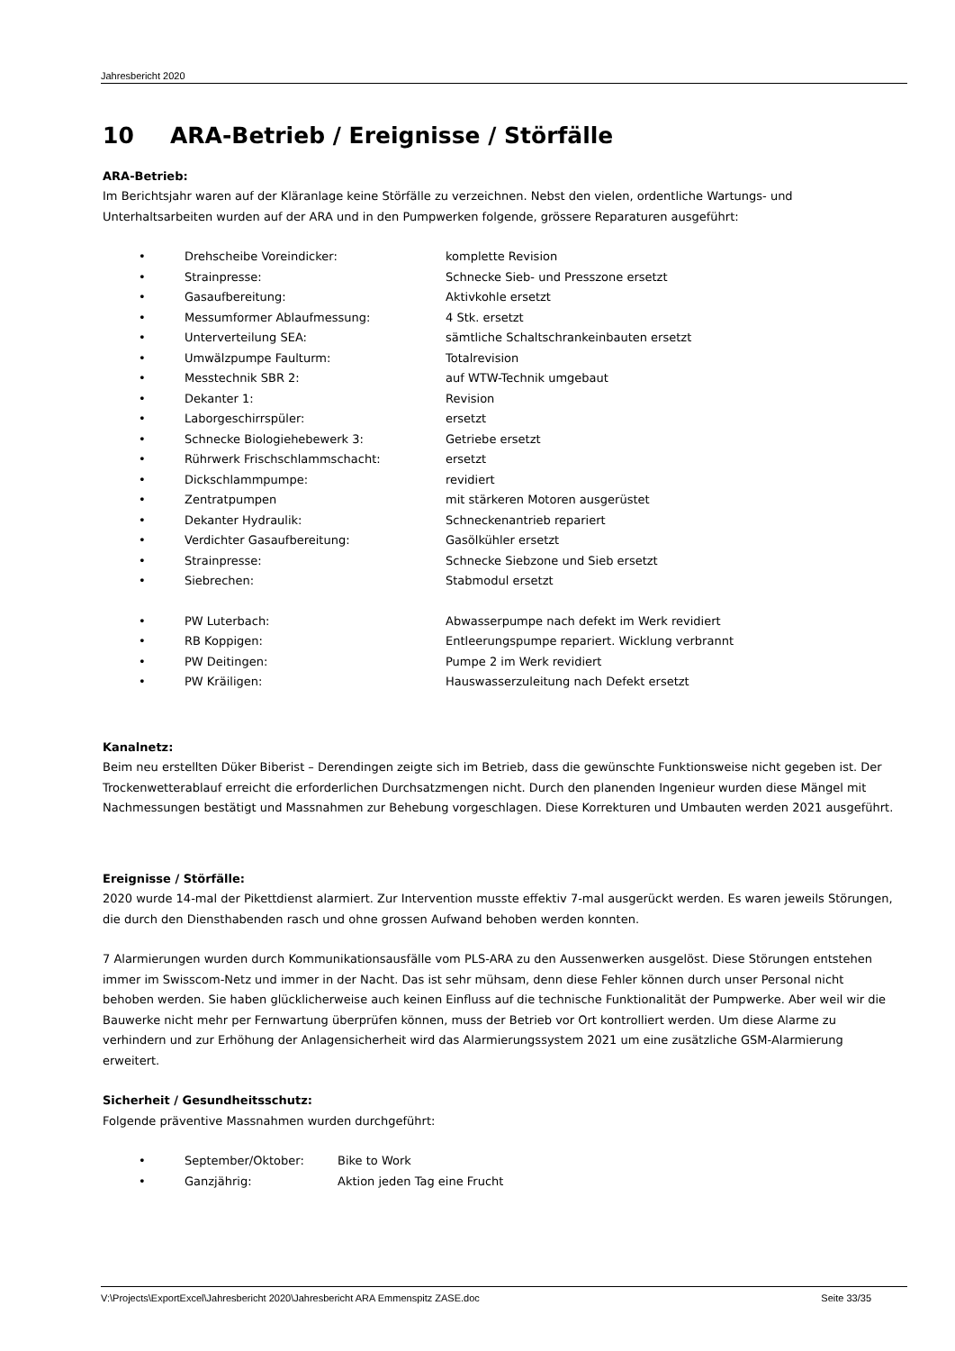Jahresbericht 2020
10 ARA-Betrieb / Ereignisse / Störfälle
ARA-Betrieb:
Im Berichtsjahr waren auf der Kläranlage keine Störfälle zu verzeichnen. Nebst den vielen, ordentliche Wartungs- und Unterhaltsarbeiten wurden auf der ARA und in den Pumpwerken folgende, grössere Reparaturen ausgeführt:
• Drehscheibe Voreindicker: komplette Revision
• Strainpresse: Schnecke Sieb- und Presszone ersetzt
• Gasaufbereitung: Aktivkohle ersetzt
• Messumformer Ablaufmessung: 4 Stk. ersetzt
• Unterverteilung SEA: sämtliche Schaltschrankeinbauten ersetzt
• Umwälzpumpe Faulturm: Totalrevision
• Messtechnik SBR 2: auf WTW-Technik umgebaut
• Dekanter 1: Revision
• Laborgeschirrspüler: ersetzt
• Schnecke Biologiehebewerk 3: Getriebe ersetzt
• Rührwerk Frischschlammschacht: ersetzt
• Dickschlammpumpe: revidiert
• Zentratpumpen mit stärkeren Motoren ausgerüstet
• Dekanter Hydraulik: Schneckenantrieb repariert
• Verdichter Gasaufbereitung: Gasölkühler ersetzt
• Strainpresse: Schnecke Siebzone und Sieb ersetzt
• Siebrechen: Stabmodul ersetzt
• PW Luterbach: Abwasserpumpe nach defekt im Werk revidiert
• RB Koppigen: Entleerungspumpe repariert. Wicklung verbrannt
• PW Deitingen: Pumpe 2 im Werk revidiert
• PW Kräiligen: Hauswasserzuleitung nach Defekt ersetzt
Kanalnetz:
Beim neu erstellten Düker Biberist – Derendingen zeigte sich im Betrieb, dass die gewünschte Funktionsweise nicht gegeben ist. Der Trockenwetterablauf erreicht die erforderlichen Durchsatzmengen nicht. Durch den planenden Ingenieur wurden diese Mängel mit Nachmessungen bestätigt und Massnahmen zur Behebung vorgeschlagen. Diese Korrekturen und Umbauten werden 2021 ausgeführt.
Ereignisse / Störfälle:
2020 wurde 14-mal der Pikettdienst alarmiert. Zur Intervention musste effektiv 7-mal ausgerückt werden. Es waren jeweils Störungen, die durch den Diensthabenden rasch und ohne grossen Aufwand behoben werden konnten.
7 Alarmierungen wurden durch Kommunikationsausfälle vom PLS-ARA zu den Aussenwerken ausgelöst. Diese Störungen entstehen immer im Swisscom-Netz und immer in der Nacht. Das ist sehr mühsam, denn diese Fehler können durch unser Personal nicht behoben werden. Sie haben glücklicherweise auch keinen Einfluss auf die technische Funktionalität der Pumpwerke. Aber weil wir die Bauwerke nicht mehr per Fernwartung überprüfen können, muss der Betrieb vor Ort kontrolliert werden. Um diese Alarme zu verhindern und zur Erhöhung der Anlagensicherheit wird das Alarmierungssystem 2021 um eine zusätzliche GSM-Alarmierung erweitert.
Sicherheit / Gesundheitsschutz:
Folgende präventive Massnahmen wurden durchgeführt:
• September/Oktober: Bike to Work
• Ganzjährig: Aktion jeden Tag eine Frucht
V:\Projects\ExportExcel\Jahresbericht 2020\Jahresbericht ARA Emmenspitz ZASE.doc Seite 33/35